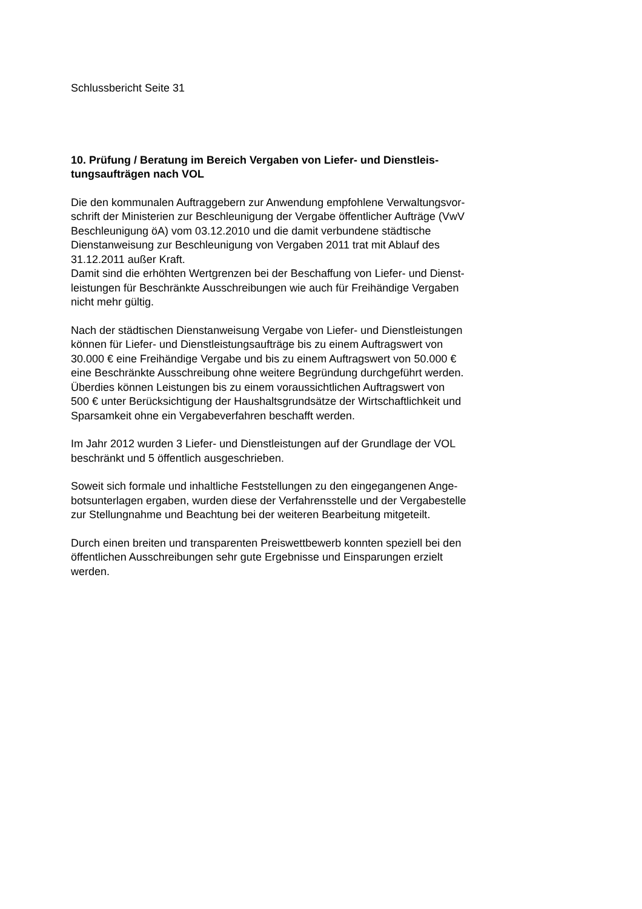Schlussbericht Seite 31
10. Prüfung / Beratung im Bereich Vergaben von Liefer- und Dienstleis-
tungsaufträgen nach VOL
Die den kommunalen Auftraggebern zur Anwendung empfohlene Verwaltungsvor-
schrift der Ministerien zur Beschleunigung der Vergabe öffentlicher Aufträge (VwV
Beschleunigung öA) vom 03.12.2010 und die damit verbundene städtische
Dienstanweisung zur Beschleunigung von Vergaben 2011 trat mit Ablauf des
31.12.2011 außer Kraft.
Damit sind die erhöhten Wertgrenzen bei der Beschaffung von Liefer- und Dienst-
leistungen für Beschränkte Ausschreibungen wie auch für Freihändige Vergaben
nicht mehr gültig.
Nach der städtischen Dienstanweisung Vergabe von Liefer- und Dienstleistungen
können für Liefer- und Dienstleistungsaufträge bis zu einem Auftragswert von
30.000 € eine Freihändige Vergabe und bis zu einem Auftragswert von 50.000 €
eine Beschränkte Ausschreibung ohne weitere Begründung durchgeführt werden.
Überdies können Leistungen bis zu einem voraussichtlichen Auftragswert von
500 € unter Berücksichtigung der Haushaltsgrundsätze der Wirtschaftlichkeit und
Sparsamkeit ohne ein Vergabeverfahren beschafft werden.
Im Jahr 2012 wurden 3 Liefer- und Dienstleistungen auf der Grundlage der VOL
beschränkt und 5 öffentlich ausgeschrieben.
Soweit sich formale und inhaltliche Feststellungen zu den eingegangenen Ange-
botsunterlagen ergaben, wurden diese der Verfahrensstelle und der Vergabestelle
zur Stellungnahme und Beachtung bei der weiteren Bearbeitung mitgeteilt.
Durch einen breiten und transparenten Preiswettbewerb konnten speziell bei den
öffentlichen Ausschreibungen sehr gute Ergebnisse und Einsparungen erzielt
werden.